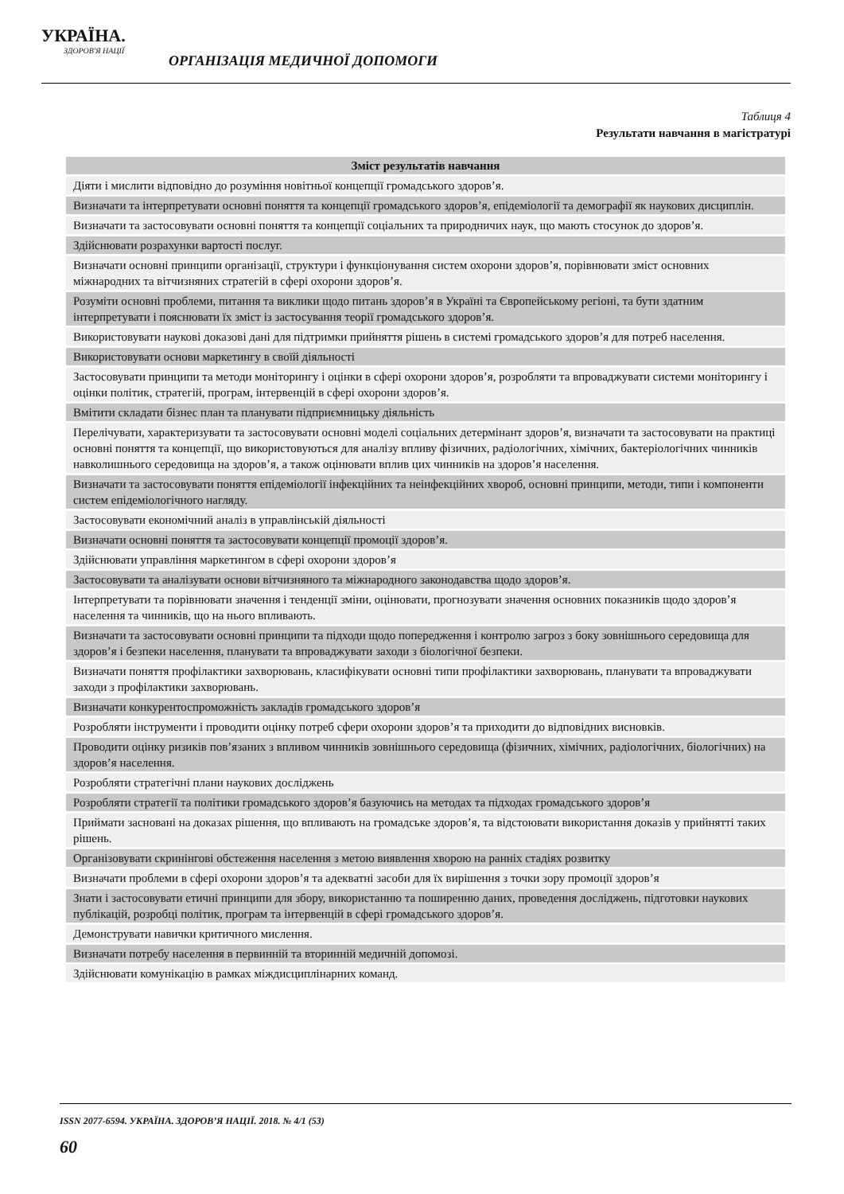УКРАЇНА.
ЗДОРОВ'Я НАЦІЇ
ОРГАНІЗАЦІЯ МЕДИЧНОЇ ДОПОМОГИ
Таблиця 4
Результати навчання в магістратурі
| Зміст результатів навчання |
| --- |
| Діяти і мислити відповідно до розуміння новітньої концепції громадського здоров’я. |
| Визначати та інтерпретувати основні поняття та концепції громадського здоров’я, епідеміології та демографії як наукових дисциплін. |
| Визначати та застосовувати основні поняття та концепції соціальних та природничих наук, що мають стосунок до здоров’я. |
| Здійснювати розрахунки вартості послуг. |
| Визначати основні принципи організації, структури і функціонування систем охорони здоров’я, порівнювати зміст основних міжнародних та вітчизняних стратегій в сфері охорони здоров’я. |
| Розуміти основні проблеми, питання та виклики щодо питань здоров’я в Україні та Європейському регіоні, та бути здатним інтерпретувати і пояснювати їх зміст із застосування теорії громадського здоров’я. |
| Використовувати наукові доказові дані для підтримки прийняття рішень в системі громадського здоров’я для потреб населення. |
| Використовувати основи маркетингу в своїй діяльності |
| Застосовувати принципи та методи моніторингу і оцінки в сфері охорони здоров’я, розробляти та впроваджувати системи моніторингу і оцінки політик, стратегій, програм, інтервенцій в сфері охорони здоров’я. |
| Вмітити складати бізнес план та планувати підприємницьку діяльність |
| Перелічувати, характеризувати та застосовувати основні моделі соціальних детермінант здоров’я, визначати та застосовувати на практиці основні поняття та концепції, що використовуються для аналізу впливу фізичних, радіологічних, хімічних, бактеріологічних чинників навколишнього середовища на здоров’я, а також оцінювати вплив цих чинників на здоров’я населення. |
| Визначати та застосовувати поняття епідеміології інфекційних та неінфекційних хвороб, основні принципи, методи, типи і компоненти систем епідеміологічного нагляду. |
| Застосовувати економічний аналіз в управлінській діяльності |
| Визначати основні поняття та застосовувати концепції промоції здоров’я. |
| Здійснювати управління маркетингом в сфері охорони здоров’я |
| Застосовувати та аналізувати основи вітчизняного та міжнародного законодавства щодо здоров’я. |
| Інтерпретувати та порівнювати значення і тенденції зміни, оцінювати, прогнозувати значення основних показників щодо здоров’я населення та чинників, що на нього впливають. |
| Визначати та застосовувати основні принципи та підходи щодо попередження і контролю загроз з боку зовнішнього середовища для здоров’я і безпеки населення, планувати та впроваджувати заходи з біологічної безпеки. |
| Визначати поняття профілактики захворювань, класифікувати основні типи профілактики захворювань, планувати та впроваджувати заходи з профілактики захворювань. |
| Визначати конкурентоспроможність закладів громадського здоров’я |
| Розробляти інструменти і проводити оцінку потреб сфери охорони здоров’я та приходити до відповідних висновків. |
| Проводити оцінку ризиків пов’язаних з впливом чинників зовнішнього середовища (фізичних, хімічних, радіологічних, біологічних) на здоров’я населення. |
| Розробляти стратегічні плани наукових досліджень |
| Розробляти стратегії та політики громадського здоров’я базуючись на методах та підходах громадського здоров’я |
| Приймати засновані на доказах рішення, що впливають на громадське здоров’я, та відстоювати використання доказів у прийнятті таких рішень. |
| Організовувати скринінгові обстеження населення з метою виявлення хворою на ранніх стадіях розвитку |
| Визначати проблеми в сфері охорони здоров’я та адекватні засоби для їх вирішення з точки зору промоції здоров’я |
| Знати і застосовувати етичні принципи для збору, використанню та поширенню даних, проведення досліджень, підготовки наукових публікацій, розробці політик, програм та інтервенцій в сфері громадського здоров’я. |
| Демонструвати навички критичного мислення. |
| Визначати потребу населення в первинній та вторинній медичній допомозі. |
| Здійснювати комунікацію в рамках міждисциплінарних команд. |
ISSN 2077-6594. УКРАЇНА. ЗДОРОВ’Я НАЦІЇ. 2018. № 4/1 (53)
60